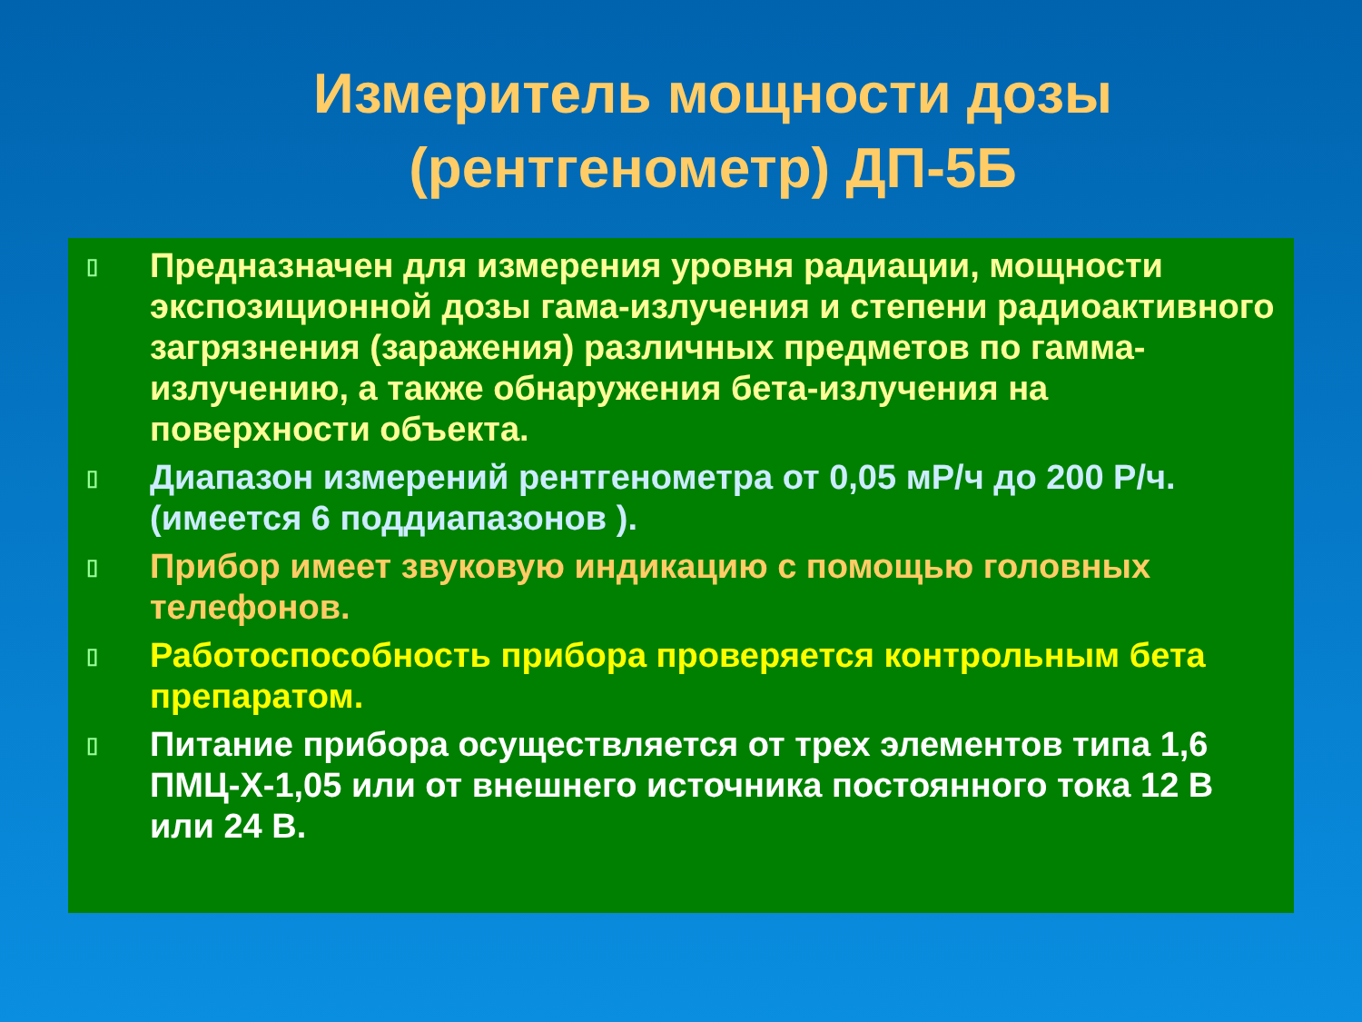Измеритель мощности дозы
(рентгенометр) ДП-5Б
▯ Предназначен для измерения уровня радиации, мощности экспозиционной дозы гама-излучения и степени радиоактивного загрязнения (заражения) различных предметов по гамма-излучению, а также обнаружения бета-излучения на поверхности объекта.
▯ Диапазон измерений рентгенометра от 0,05 мР/ч до 200 Р/ч. (имеется 6 поддиапазонов ).
▯ Прибор имеет звуковую индикацию с помощью головных телефонов.
▯ Работоспособность прибора проверяется контрольным бета препаратом.
▯ Питание прибора осуществляется от трех элементов типа 1,6 ПМЦ-Х-1,05 или от внешнего источника постоянного тока 12 В или 24 В.